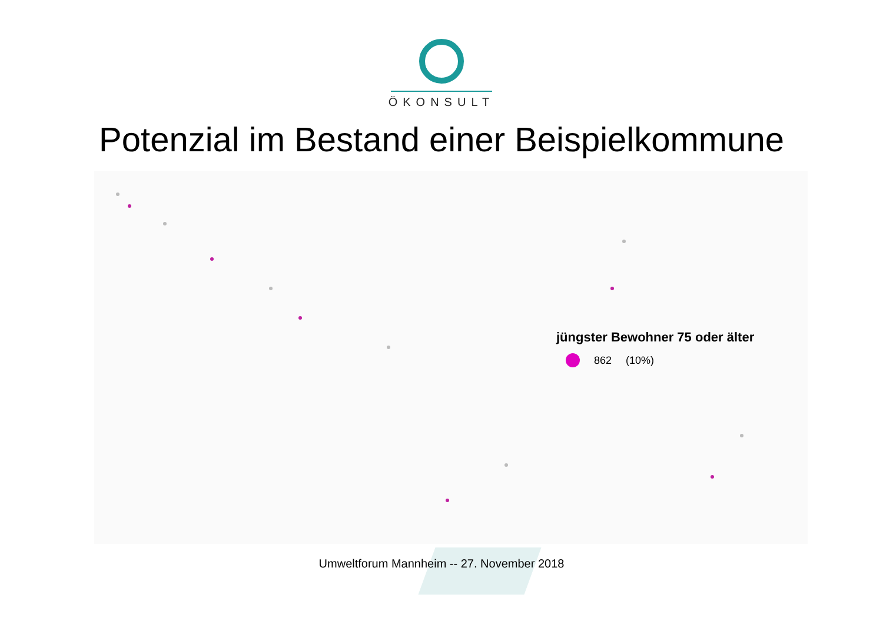ÖKONSULT
Potenzial im Bestand einer Beispielkommune
jüngster Bewohner 75 oder älter
862 (10%)
Umweltforum Mannheim -- 27. November 2018